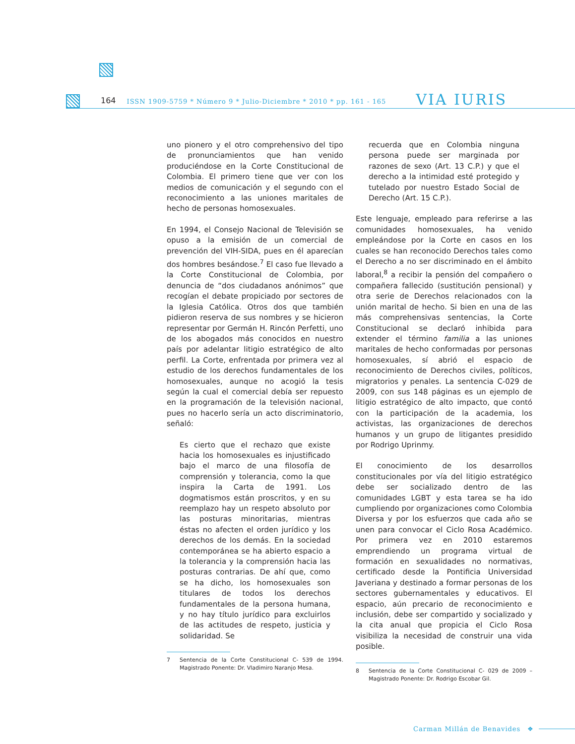164 ISSN 1909-5759 * Número 9 * Julio-Diciembre * 2010 * pp. 161 - 165 VIA IURIS
uno pionero y el otro comprehensivo del tipo de pronunciamientos que han venido produciéndose en la Corte Constitucional de Colombia. El primero tiene que ver con los medios de comunicación y el segundo con el reconocimiento a las uniones maritales de hecho de personas homosexuales.
En 1994, el Consejo Nacional de Televisión se opuso a la emisión de un comercial de prevención del VIH-SIDA, pues en él aparecían dos hombres besándose.<sup>7</sup> El caso fue llevado a la Corte Constitucional de Colombia, por denuncia de “dos ciudadanos anónimos” que recogían el debate propiciado por sectores de la Iglesia Católica. Otros dos que también pidieron reserva de sus nombres y se hicieron representar por Germán H. Rincón Perfetti, uno de los abogados más conocidos en nuestro país por adelantar litigio estratégico de alto perfil. La Corte, enfrentada por primera vez al estudio de los derechos fundamentales de los homosexuales, aunque no acogió la tesis según la cual el comercial debía ser repuesto en la programación de la televisión nacional, pues no hacerlo sería un acto discriminatorio, señaló:
Es cierto que el rechazo que existe hacia los homosexuales es injustificado bajo el marco de una filosofía de comprensión y tolerancia, como la que inspira la Carta de 1991. Los dogmatismos están proscritos, y en su reemplazo hay un respeto absoluto por las posturas minoritarias, mientras éstas no afecten el orden jurídico y los derechos de los demás. En la sociedad contemporánea se ha abierto espacio a la tolerancia y la comprensión hacia las posturas contrarias. De ahí que, como se ha dicho, los homosexuales son titulares de todos los derechos fundamentales de la persona humana, y no hay título jurídico para excluirlos de las actitudes de respeto, justicia y solidaridad. Se
7 Sentencia de la Corte Constitucional C- 539 de 1994. Magistrado Ponente: Dr. Vladimiro Naranjo Mesa.
recuerda que en Colombia ninguna persona puede ser marginada por razones de sexo (Art. 13 C.P.) y que el derecho a la intimidad esté protegido y tutelado por nuestro Estado Social de Derecho (Art. 15 C.P.).
Este lenguaje, empleado para referirse a las comunidades homosexuales, ha venido empleándose por la Corte en casos en los cuales se han reconocido Derechos tales como el Derecho a no ser discriminado en el ámbito laboral,<sup>8</sup> a recibir la pensión del compañero o compañera fallecido (sustitución pensional) y otra serie de Derechos relacionados con la unión marital de hecho. Si bien en una de las más comprehensivas sentencias, la Corte Constitucional se declaró inhibida para extender el término familia a las uniones maritales de hecho conformadas por personas homosexuales, sí abrió el espacio de reconocimiento de Derechos civiles, políticos, migratorios y penales. La sentencia C-029 de 2009, con sus 148 páginas es un ejemplo de litigio estratégico de alto impacto, que contó con la participación de la academia, los activistas, las organizaciones de derechos humanos y un grupo de litigantes presidido por Rodrigo Uprinmy.
El conocimiento de los desarrollos constitucionales por vía del litigio estratégico debe ser socializado dentro de las comunidades LGBT y esta tarea se ha ido cumpliendo por organizaciones como Colombia Diversa y por los esfuerzos que cada año se unen para convocar el Ciclo Rosa Académico. Por primera vez en 2010 estaremos emprendiendo un programa virtual de formación en sexualidades no normativas, certificado desde la Pontificia Universidad Javeriana y destinado a formar personas de los sectores gubernamentales y educativos. El espacio, aún precario de reconocimiento e inclusión, debe ser compartido y socializado y la cita anual que propicia el Ciclo Rosa visibiliza la necesidad de construir una vida posible.
8 Sentencia de la Corte Constitucional C- 029 de 2009 – Magistrado Ponente: Dr. Rodrigo Escobar Gil.
Carman Millán de Benavides ❖